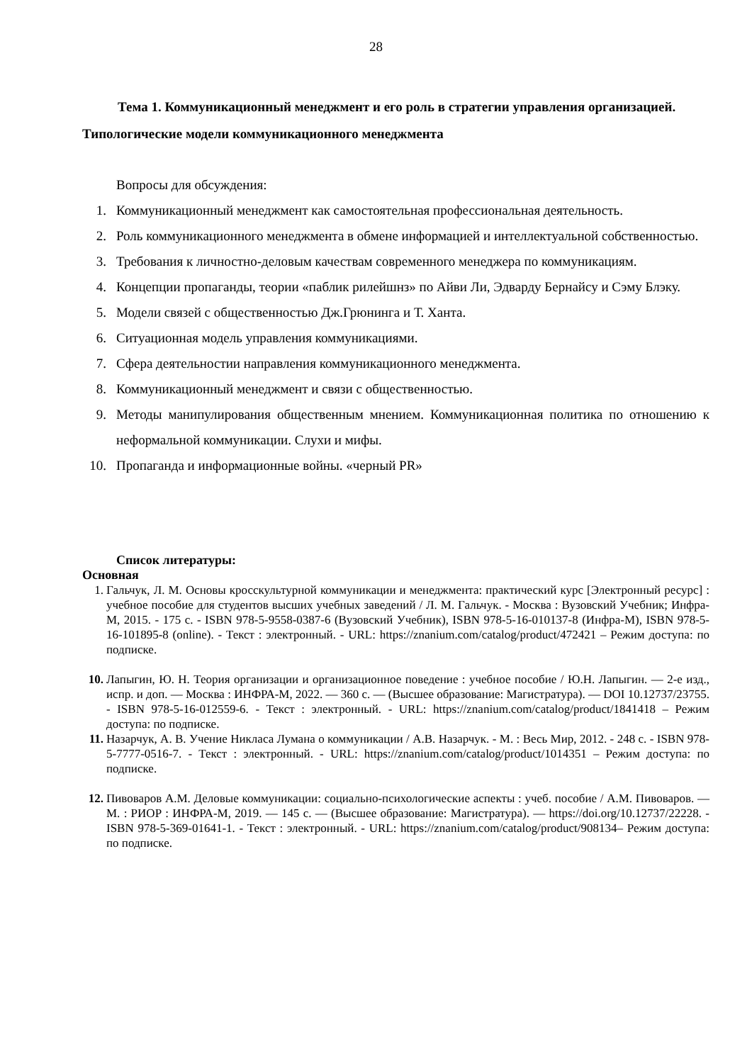28
Тема 1. Коммуникационный менеджмент и его роль в стратегии управления организацией. Типологические модели коммуникационного менеджмента
Вопросы для обсуждения:
1. Коммуникационный менеджмент как самостоятельная профессиональная деятельность.
2. Роль коммуникационного менеджмента в обмене информацией и интеллектуальной собственностью.
3. Требования к личностно-деловым качествам современного менеджера по коммуникациям.
4. Концепции пропаганды, теории «паблик рилейшнз» по Айви Ли, Эдварду Бернайсу и Сэму Блэку.
5. Модели связей с общественностью Дж.Грюнинга и Т. Ханта.
6. Ситуационная модель управления коммуникациями.
7. Сфера деятельностии направления коммуникационного менеджмента.
8. Коммуникационный менеджмент и связи с общественностью.
9. Методы манипулирования общественным мнением. Коммуникационная политика по отношению к неформальной коммуникации. Слухи и мифы.
10. Пропаганда и информационные войны. «черный PR»
Список литературы:
Основная
1. Гальчук, Л. М. Основы кросскультурной коммуникации и менеджмента: практический курс [Электронный ресурс] : учебное пособие для студентов высших учебных заведений / Л. М. Гальчук. - Москва : Вузовский Учебник; Инфра-М, 2015. - 175 с. - ISBN 978-5-9558-0387-6 (Вузовский Учебник), ISBN 978-5-16-010137-8 (Инфра-М), ISBN 978-5-16-101895-8 (online). - Текст : электронный. - URL: https://znanium.com/catalog/product/472421 – Режим доступа: по подписке.
10. Лапыгин, Ю. Н. Теория организации и организационное поведение : учебное пособие / Ю.Н. Лапыгин. — 2-е изд., испр. и доп. — Москва : ИНФРА-М, 2022. — 360 с. — (Высшее образование: Магистратура). — DOI 10.12737/23755. - ISBN 978-5-16-012559-6. - Текст : электронный. - URL: https://znanium.com/catalog/product/1841418 – Режим доступа: по подписке.
11. Назарчук, А. В. Учение Никласа Лумана о коммуникации / А.В. Назарчук. - М. : Весь Мир, 2012. - 248 с. - ISBN 978-5-7777-0516-7. - Текст : электронный. - URL: https://znanium.com/catalog/product/1014351 – Режим доступа: по подписке.
12. Пивоваров А.М. Деловые коммуникации: социально-психологические аспекты : учеб. пособие / А.М. Пивоваров. — М. : РИОР : ИНФРА-М, 2019. — 145 с. — (Высшее образование: Магистратура). — https://doi.org/10.12737/22228. - ISBN 978-5-369-01641-1. - Текст : электронный. - URL: https://znanium.com/catalog/product/908134– Режим доступа: по подписке.